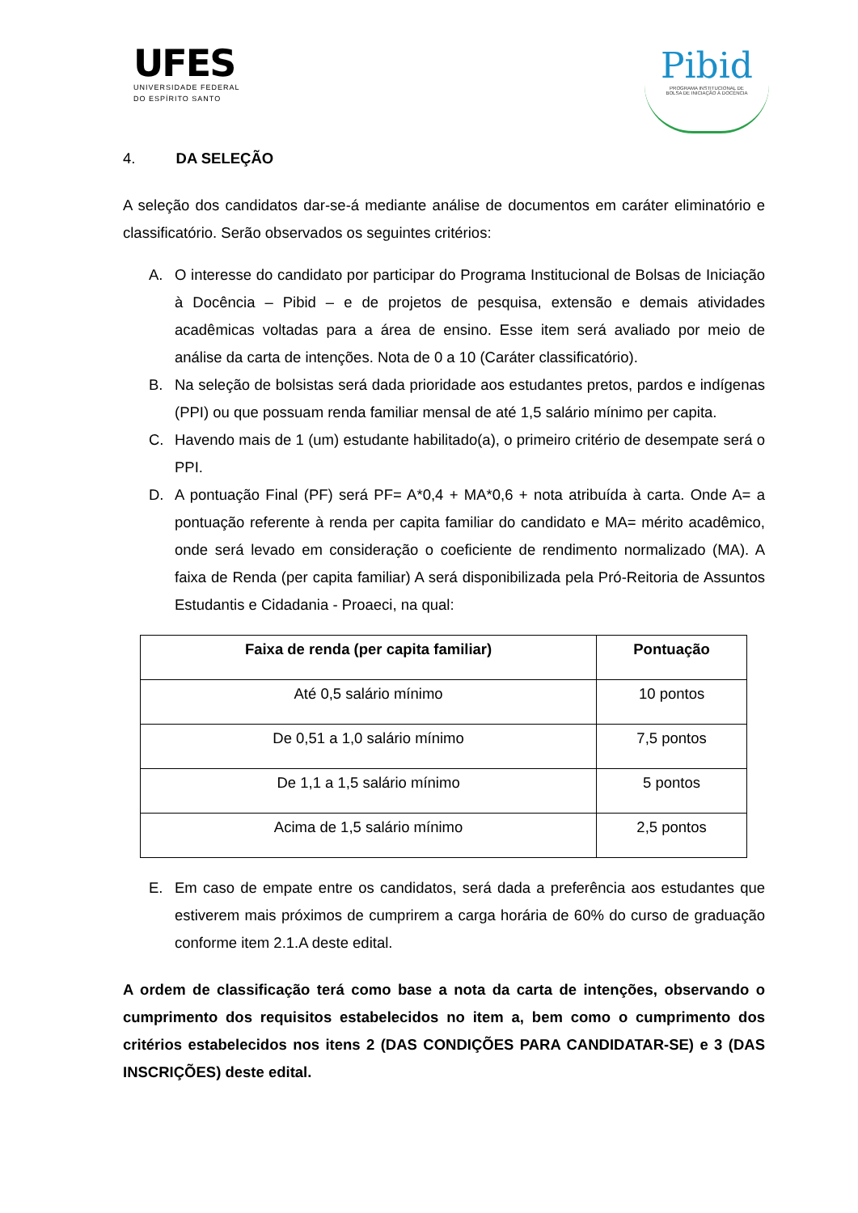UFES
UNIVERSIDADE FEDERAL
DO ESPÍRITO SANTO
Pibid
PROGRAMA INSTITUCIONAL DE
BOLSA DE INICIAÇÃO À DOCÊNCIA
4. DA SELEÇÃO
A seleção dos candidatos dar-se-á mediante análise de documentos em caráter eliminatório e classificatório. Serão observados os seguintes critérios:
A. O interesse do candidato por participar do Programa Institucional de Bolsas de Iniciação à Docência – Pibid – e de projetos de pesquisa, extensão e demais atividades acadêmicas voltadas para a área de ensino. Esse item será avaliado por meio de análise da carta de intenções. Nota de 0 a 10 (Caráter classificatório).
B. Na seleção de bolsistas será dada prioridade aos estudantes pretos, pardos e indígenas (PPI) ou que possuam renda familiar mensal de até 1,5 salário mínimo per capita.
C. Havendo mais de 1 (um) estudante habilitado(a), o primeiro critério de desempate será o PPI.
D. A pontuação Final (PF) será PF= A*0,4 + MA*0,6 + nota atribuída à carta. Onde A= a pontuação referente à renda per capita familiar do candidato e MA= mérito acadêmico, onde será levado em consideração o coeficiente de rendimento normalizado (MA). A faixa de Renda (per capita familiar) A será disponibilizada pela Pró-Reitoria de Assuntos Estudantis e Cidadania - Proaeci, na qual:
| Faixa de renda (per capita familiar) | Pontuação |
| --- | --- |
| Até 0,5 salário mínimo | 10 pontos |
| De 0,51 a 1,0 salário mínimo | 7,5 pontos |
| De 1,1 a 1,5 salário mínimo | 5 pontos |
| Acima de 1,5 salário mínimo | 2,5 pontos |
E. Em caso de empate entre os candidatos, será dada a preferência aos estudantes que estiverem mais próximos de cumprirem a carga horária de 60% do curso de graduação conforme item 2.1.A deste edital.
A ordem de classificação terá como base a nota da carta de intenções, observando o cumprimento dos requisitos estabelecidos no item a, bem como o cumprimento dos critérios estabelecidos nos itens 2 (DAS CONDIÇÕES PARA CANDIDATAR-SE) e 3 (DAS INSCRIÇÕES) deste edital.